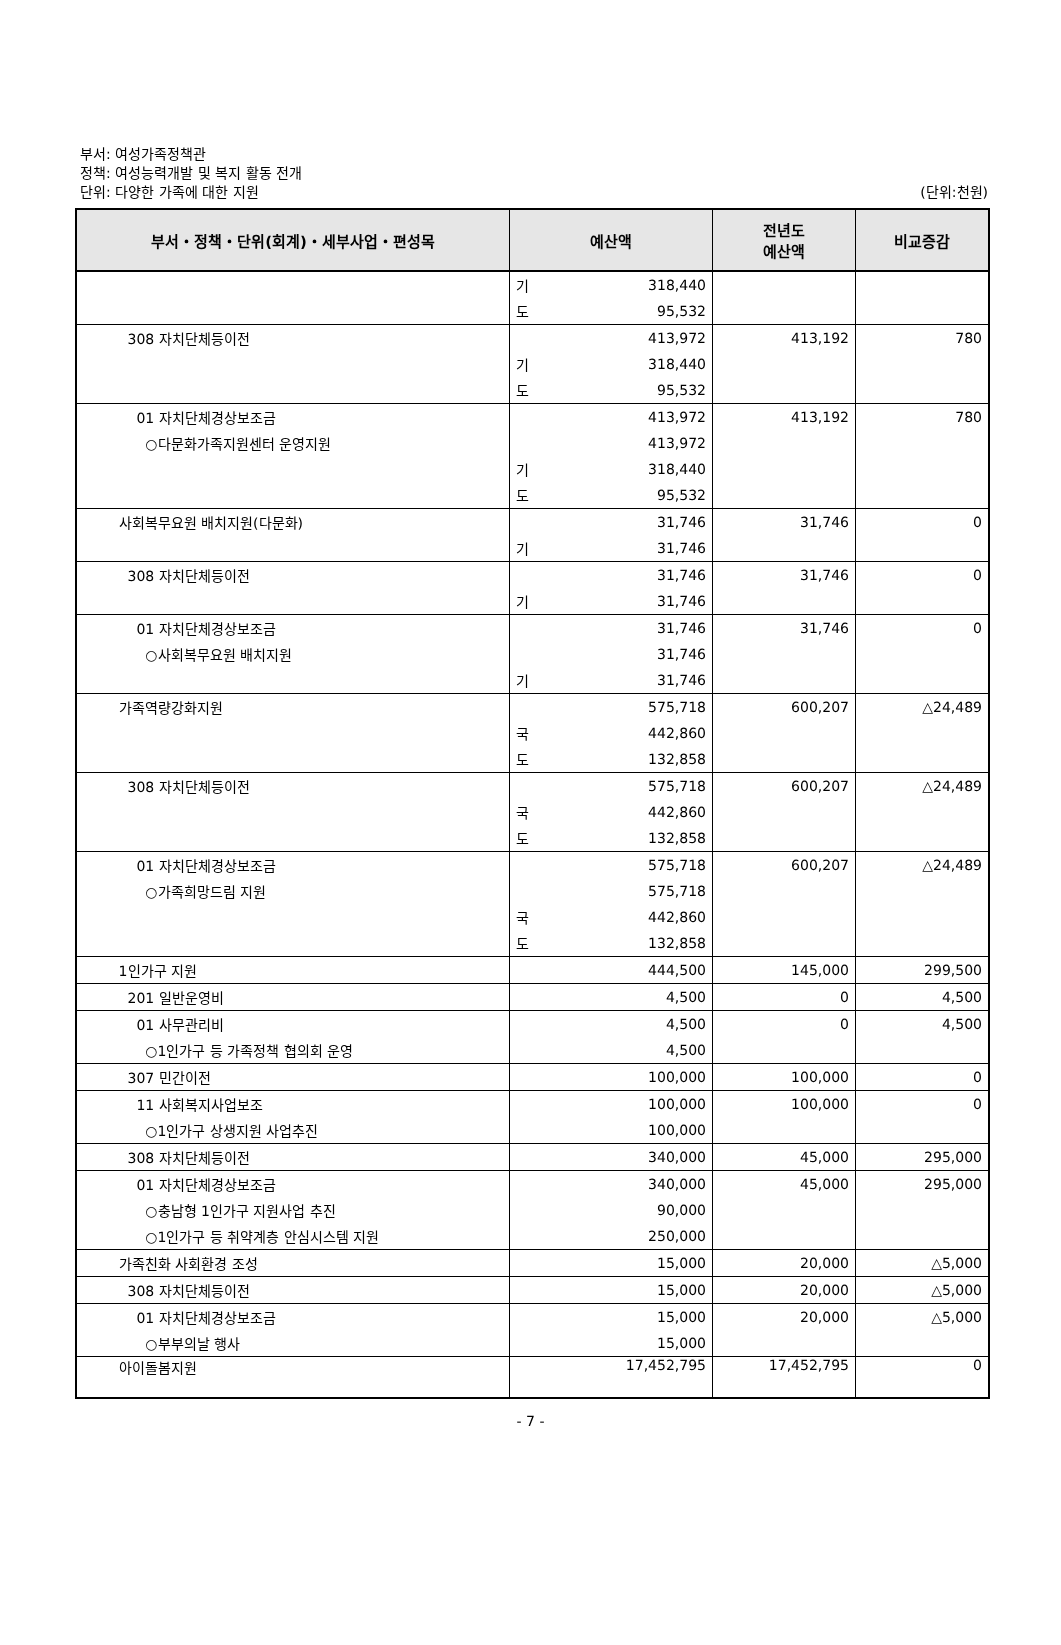부서: 여성가족정책관
정책: 여성능력개발 및 복지 활동 전개
단위: 다양한 가족에 대한 지원
(단위:천원)
| 부서・정책・단위(회계)・세부사업・편성목 | 예산액 | | 전년도 예산액 | 비교증감 |
| --- | --- | --- | --- | --- |
| | 기 | 318,440 | | |
| | 도 | 95,532 | | |
| 308 자치단체등이전 | | 413,972 | 413,192 | 780 |
| | 기 | 318,440 | | |
| | 도 | 95,532 | | |
| 01 자치단체경상보조금 | | 413,972 | 413,192 | 780 |
| ○다문화가족지원센터 운영지원 | | 413,972 | | |
| | 기 | 318,440 | | |
| | 도 | 95,532 | | |
| 사회복무요원 배치지원(다문화) | | 31,746 | 31,746 | 0 |
| | 기 | 31,746 | | |
| 308 자치단체등이전 | | 31,746 | 31,746 | 0 |
| | 기 | 31,746 | | |
| 01 자치단체경상보조금 | | 31,746 | 31,746 | 0 |
| ○사회복무요원 배치지원 | | 31,746 | | |
| | 기 | 31,746 | | |
| 가족역량강화지원 | | 575,718 | 600,207 | △24,489 |
| | 국 | 442,860 | | |
| | 도 | 132,858 | | |
| 308 자치단체등이전 | | 575,718 | 600,207 | △24,489 |
| | 국 | 442,860 | | |
| | 도 | 132,858 | | |
| 01 자치단체경상보조금 | | 575,718 | 600,207 | △24,489 |
| ○가족희망드림 지원 | | 575,718 | | |
| | 국 | 442,860 | | |
| | 도 | 132,858 | | |
| 1인가구 지원 | | 444,500 | 145,000 | 299,500 |
| 201 일반운영비 | | 4,500 | 0 | 4,500 |
| 01 사무관리비 | | 4,500 | 0 | 4,500 |
| ○1인가구 등 가족정책 협의회 운영 | | 4,500 | | |
| 307 민간이전 | | 100,000 | 100,000 | 0 |
| 11 사회복지사업보조 | | 100,000 | 100,000 | 0 |
| ○1인가구 상생지원 사업추진 | | 100,000 | | |
| 308 자치단체등이전 | | 340,000 | 45,000 | 295,000 |
| 01 자치단체경상보조금 | | 340,000 | 45,000 | 295,000 |
| ○충남형 1인가구 지원사업 추진 | | 90,000 | | |
| ○1인가구 등 취약계층 안심시스템 지원 | | 250,000 | | |
| 가족친화 사회환경 조성 | | 15,000 | 20,000 | △5,000 |
| 308 자치단체등이전 | | 15,000 | 20,000 | △5,000 |
| 01 자치단체경상보조금 | | 15,000 | 20,000 | △5,000 |
| ○부부의날 행사 | | 15,000 | | |
| 아이돌봄지원 | | 17,452,795 | 17,452,795 | 0 |
- 7 -